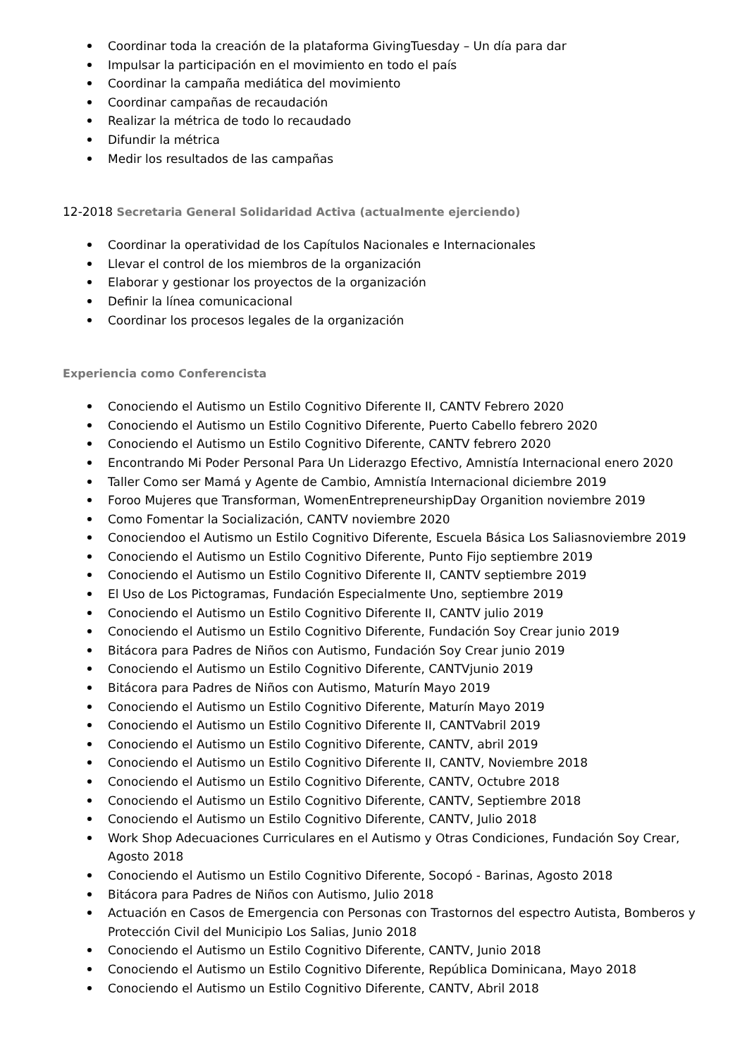Coordinar toda la creación de la plataforma GivingTuesday – Un día para dar
Impulsar la participación en el movimiento en todo el país
Coordinar la campaña mediática del movimiento
Coordinar campañas de recaudación
Realizar la métrica de todo lo recaudado
Difundir la métrica
Medir los resultados de las campañas
12-2018 Secretaria General Solidaridad Activa (actualmente ejerciendo)
Coordinar la operatividad de los Capítulos Nacionales e Internacionales
Llevar el control de los miembros de la organización
Elaborar y gestionar los proyectos de la organización
Definir la línea comunicacional
Coordinar los procesos legales de la organización
Experiencia como Conferencista
Conociendo el Autismo un Estilo Cognitivo Diferente II, CANTV Febrero 2020
Conociendo el Autismo un Estilo Cognitivo Diferente, Puerto Cabello febrero 2020
Conociendo el Autismo un Estilo Cognitivo Diferente, CANTV febrero 2020
Encontrando Mi Poder Personal Para Un Liderazgo Efectivo, Amnistía Internacional enero 2020
Taller Como ser Mamá y Agente de Cambio, Amnistía Internacional diciembre 2019
Foroo Mujeres que Transforman, WomenEntrepreneurshipDay Organition noviembre 2019
Como Fomentar la Socialización, CANTV noviembre 2020
Conociendoo el Autismo un Estilo Cognitivo Diferente, Escuela Básica Los Saliasnoviembre 2019
Conociendo el Autismo un Estilo Cognitivo Diferente, Punto Fijo septiembre 2019
Conociendo el Autismo un Estilo Cognitivo Diferente II, CANTV septiembre 2019
El Uso de Los Pictogramas, Fundación Especialmente Uno, septiembre 2019
Conociendo el Autismo un Estilo Cognitivo Diferente II, CANTV julio 2019
Conociendo el Autismo un Estilo Cognitivo Diferente, Fundación Soy Crear junio 2019
Bitácora para Padres de Niños con Autismo, Fundación Soy Crear junio 2019
Conociendo el Autismo un Estilo Cognitivo Diferente, CANTVjunio 2019
Bitácora para Padres de Niños con Autismo, Maturín Mayo 2019
Conociendo el Autismo un Estilo Cognitivo Diferente, Maturín Mayo 2019
Conociendo el Autismo un Estilo Cognitivo Diferente II, CANTVabril 2019
Conociendo el Autismo un Estilo Cognitivo Diferente, CANTV, abril 2019
Conociendo el Autismo un Estilo Cognitivo Diferente II, CANTV, Noviembre 2018
Conociendo el Autismo un Estilo Cognitivo Diferente, CANTV, Octubre 2018
Conociendo el Autismo un Estilo Cognitivo Diferente, CANTV, Septiembre 2018
Conociendo el Autismo un Estilo Cognitivo Diferente, CANTV, Julio 2018
Work Shop Adecuaciones Curriculares en el Autismo y Otras Condiciones, Fundación Soy Crear, Agosto 2018
Conociendo el Autismo un Estilo Cognitivo Diferente, Socopó - Barinas, Agosto 2018
Bitácora para Padres de Niños con Autismo, Julio 2018
Actuación en Casos de Emergencia con Personas con Trastornos del espectro Autista, Bomberos y Protección Civil del Municipio Los Salias, Junio 2018
Conociendo el Autismo un Estilo Cognitivo Diferente, CANTV, Junio 2018
Conociendo el Autismo un Estilo Cognitivo Diferente, República Dominicana, Mayo 2018
Conociendo el Autismo un Estilo Cognitivo Diferente, CANTV, Abril 2018